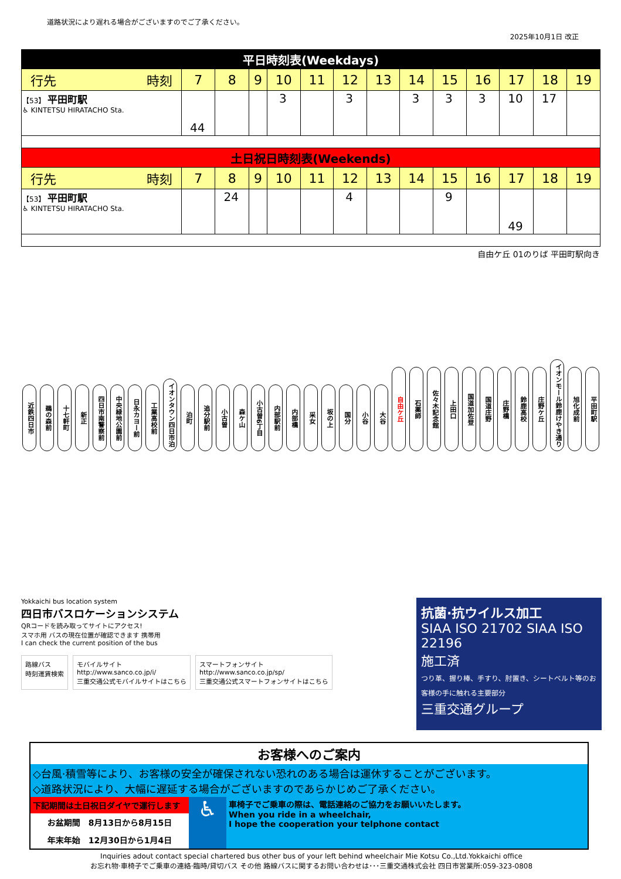道路状況により遅れる場合がございますのでご了承ください。
2025年10月1日 改正
| 平日時刻表(Weekdays) | | | | | | | | | | | | | |
| --- | --- | --- | --- | --- | --- | --- | --- | --- | --- | --- | --- | --- | --- |
| 行先 時刻 | 7 | 8 | 9 | 10 | 11 | 12 | 13 | 14 | 15 | 16 | 17 | 18 | 19 |
| 【53】 平田町駅 ♿ KINTETSU HIRATACHO Sta. | 44 | | | 3 | | 3 | | 3 | 3 | 3 | 10 | 17 | |
| 土日祝日時刻表(Weekends) | | | | | | | | | | | | | |
| 行先 時刻 | 7 | 8 | 9 | 10 | 11 | 12 | 13 | 14 | 15 | 16 | 17 | 18 | 19 |
| 【53】 平田町駅 ♿ KINTETSU HIRATACHO Sta. | | 24 | | | | 4 | | | 9 | | 49 | | |
自由ケ丘 01のりば 平田町駅向き
近鉄四日市
鵜の森前
十七軒町
新正
四日市南警察前
中央緑地公園前
日永カヨー前
工業高校前
イオンタウン四日市泊
泊町
追分駅前
小古曽
森ケ山
小古曽6丁目
内部駅前
内部橋
采女
坂の上
国分
小谷
大谷
自由ケ丘
石薬師
佐々木記念館
上田口
国道加佐登
国道庄野
庄野橋
鈴鹿高校
庄野ケ丘
イオンモール鈴鹿けやき通り
旭化成前
平田町駅
Yokkaichi bus location system
四日市バスロケーションシステム
QRコードを読み取ってサイトにアクセス!
スマホ用 バスの現在位置が確認できます 携帯用
I can check the current position of the bus
路線バス
時刻運賃検索
モバイルサイト
http://www.sanco.co.jp/i/
三重交通公式モバイルサイトはこちら
スマートフォンサイト
http://www.sanco.co.jp/sp/
三重交通公式スマートフォンサイトはこちら
抗菌·抗ウイルス加工
SIAA ISO 21702 SIAA ISO 22196
施工済
つり革、握り棒、手すり、肘置き、シートベルト等のお客様の手に触れる主要部分
三重交通グループ
お客様へのご案内
◇台風·積雪等により、お客様の安全が確保されない恐れのある場合は運休することがございます。
◇道路状況により、大幅に遅延する場合がございますのであらかじめご了承ください。
下記期間は土日祝日ダイヤで運行します
お盆期間　8月13日から8月15日
年末年始　12月30日から1月4日
♿
車椅子でご乗車の際は、電話連絡のご協力をお願いいたします。
When you ride in a wheelchair,
I hope the cooperation your telphone contact
Inquiries adout contact special chartered bus other bus of your left behind wheelchair Mie Kotsu Co.,Ltd.Yokkaichi office
お忘れ物·車椅子でご乗車の連絡·臨時/貸切バス その他 路線バスに関するお問い合わせは･･･三重交通株式会社 四日市営業所:059-323-0808